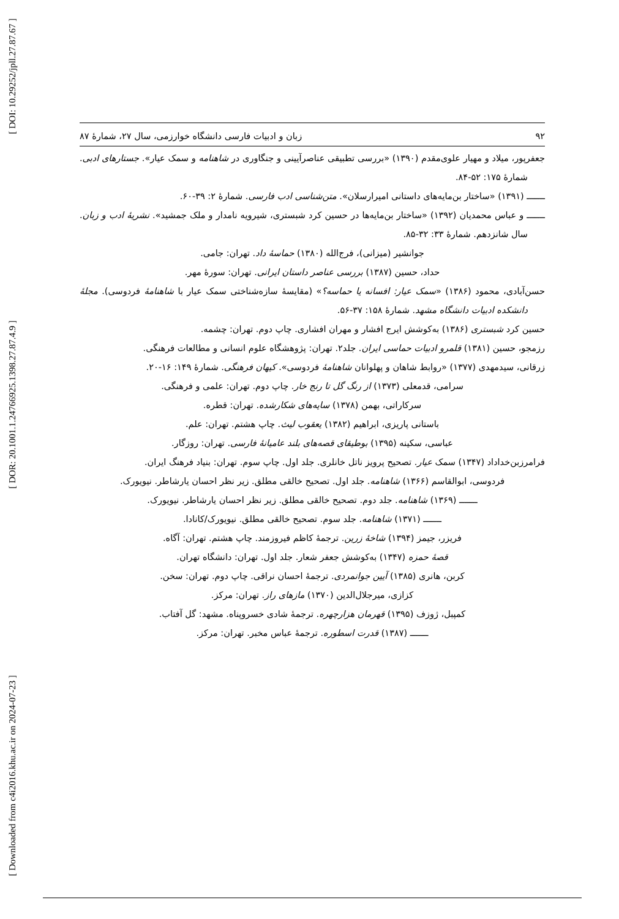[ DOI: 10.29252/jpll.27.87.67 ]
[ DOR: 20.1001.1.24766925.1398.27.87.4.9 ]
[ Downloaded from c4i2016.khu.ac.ir on 2024-07-23 ]
۹۲ زبان و ادبیات فارسی دانشگاه خوارزمی، سال ۲۷، شمارۀ ۸۷
جعفرپور، میلاد و مهیار علوی‌مقدم (۱۳۹۰) «بررسی تطبیقی عناصرآیینی و جنگاوری در شاهنامه و سمک عیار». جستارهای ادبی. شمارۀ ۱۷۵: ۵۲-۸۴.
ـــــــ (۱۳۹۱) «ساختار بن‌مایه‌های داستانی امیرارسلان». متن‌شناسی ادب فارسی. شمارۀ ۲: ۳۹-۶۰.
ـــــــ و عباس محمدیان (۱۳۹۲) «ساختار بن‌مایه‌ها در حسین کرد شبستری، شیرویه نامدار و ملک جمشید». نشریۀ ادب و زبان. سال شانزدهم. شمارۀ ۳۳: ۳۲-۸۵.
جوانشیر (میزانی)، فرج‌الله (۱۳۸۰) حماسۀ داد. تهران: جامی.
حداد، حسین (۱۳۸۷) بررسی عناصر داستان ایرانی. تهران: سورۀ مهر.
حسن‌آبادی، محمود (۱۳۸۶) «سمک عیار: افسانه یا حماسه؟» (مقایسۀ سازه‌شناختی سمک عیار با شاهنامۀ فردوسی). مجلۀ دانشکده ادبیات دانشگاه مشهد. شمارۀ ۱۵۸: ۳۷-۵۶.
حسین کرد شبستری (۱۳۸۶) به‌کوشش ایرج افشار و مهران افشاری. چاپ دوم. تهران: چشمه.
رزمجو، حسین (۱۳۸۱) قلمرو ادبیات حماسی ایران. جلد۲. تهران: پژوهشگاه علوم انسانی و مطالعات فرهنگی.
زرقانی، سیدمهدی (۱۳۷۷) «روابط شاهان و پهلوانان شاهنامۀ فردوسی». کیهان فرهنگی. شمارۀ ۱۴۹: ۱۶-۲۰.
سرامی، قدمعلی (۱۳۷۳) از رنگ گل تا رنج خار. چاپ دوم. تهران: علمی و فرهنگی.
سرکاراتی، بهمن (۱۳۷۸) سایه‌های شکارشده. تهران: قطره.
باستانی پاریزی، ابراهیم (۱۳۸۲) یعقوب لیث. چاپ هشتم. تهران: علم.
عباسی، سکینه (۱۳۹۵) بوطیقای قصه‌های بلند عامیانۀ فارسی. تهران: روزگار.
فرامرزبن‌خداداد (۱۳۴۷) سمک عیار. تصحیح پرویز ناتل خانلری. جلد اول. چاپ سوم. تهران: بنیاد فرهنگ ایران.
فردوسی، ابوالقاسم (۱۳۶۶) شاهنامه. جلد اول. تصحیح خالقی مطلق. زیر نظر احسان یارشاطر. نیویورک.
ـــــــ (۱۳۶۹) شاهنامه. جلد دوم. تصحیح خالقی مطلق. زیر نظر احسان یارشاطر. نیویورک.
ـــــــ (۱۳۷۱) شاهنامه. جلد سوم. تصحیح خالقی مطلق. نیویورک/کانادا.
فریزر، جیمز (۱۳۹۴) شاخۀ زرین. ترجمۀ کاظم فیروزمند. چاپ هشتم. تهران: آگاه.
قصۀ حمزه (۱۳۴۷) به‌کوشش جعفر شعار. جلد اول. تهران: دانشگاه تهران.
کربن، هانری (۱۳۸۵) آیین جوانمردی. ترجمۀ احسان نراقی. چاپ دوم. تهران: سخن.
کزازی، میرجلال‌الدین (۱۳۷۰) مازهای راز. تهران: مرکز.
کمپبل، ژوزف (۱۳۹۵) قهرمان هزارچهره. ترجمۀ شادی خسروپناه. مشهد: گل آفتاب.
ـــــــ (۱۳۸۷) قدرت اسطوره. ترجمۀ عباس مخبر. تهران: مرکز.